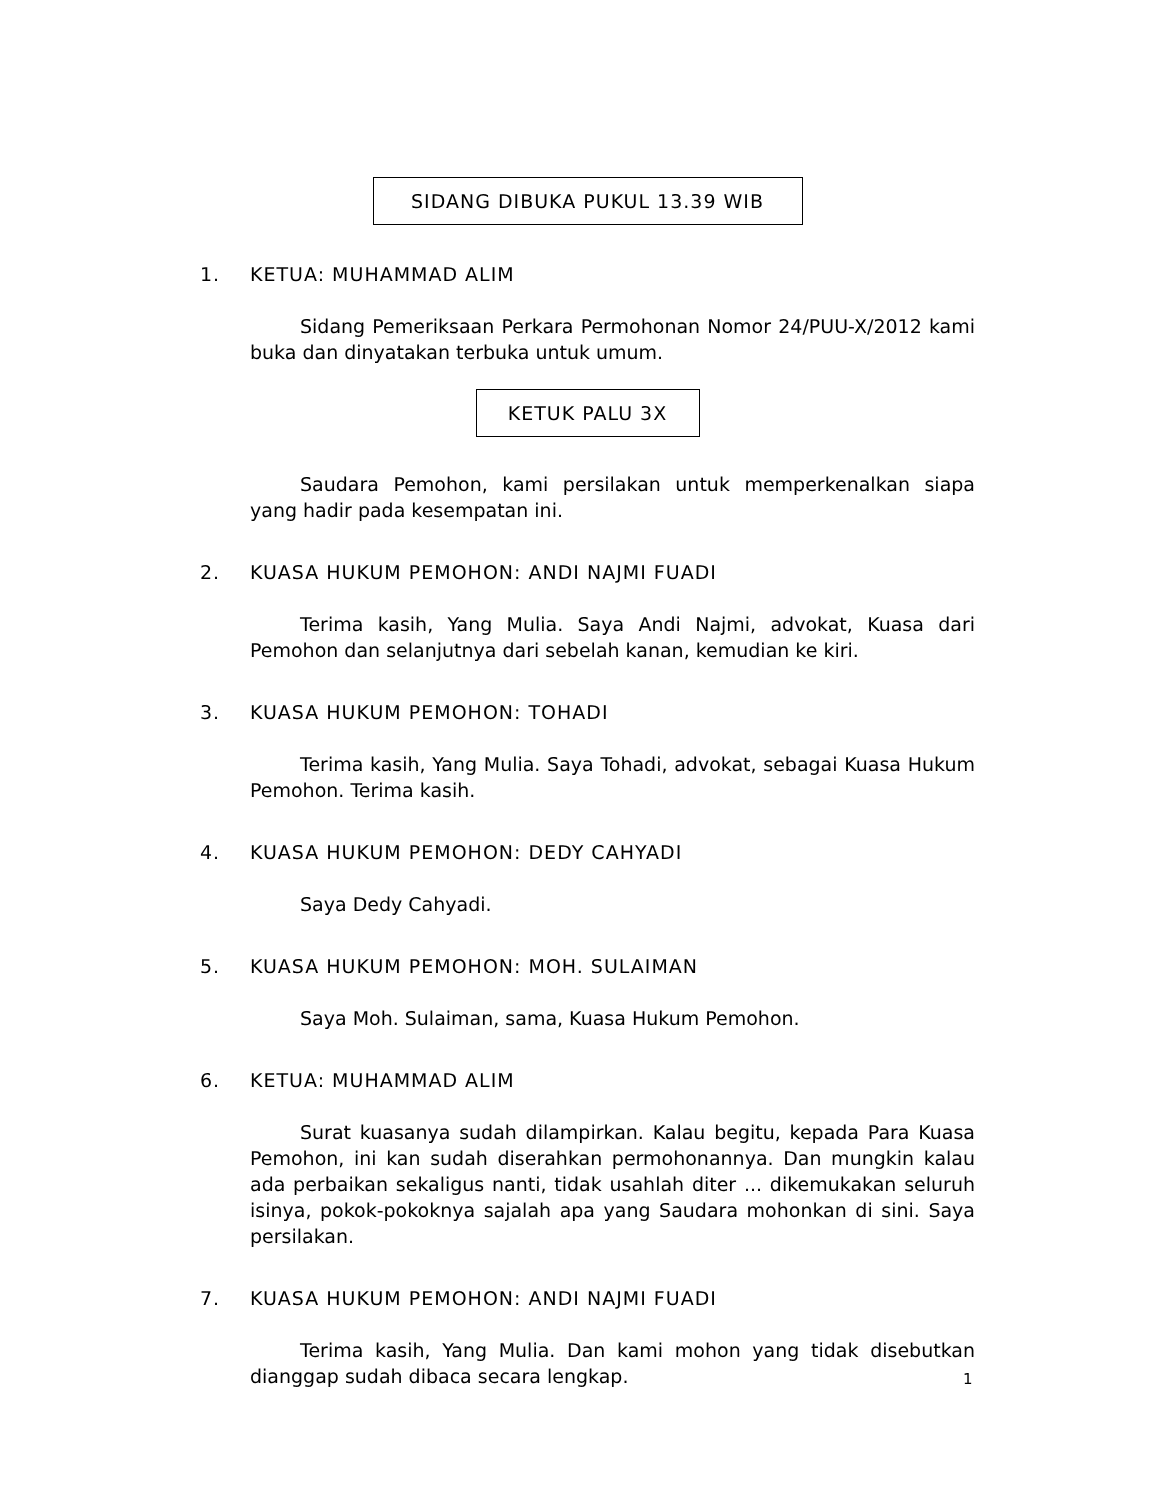SIDANG DIBUKA PUKUL 13.39 WIB
1. KETUA: MUHAMMAD ALIM
Sidang Pemeriksaan Perkara Permohonan Nomor 24/PUU-X/2012 kami buka dan dinyatakan terbuka untuk umum.
KETUK PALU 3X
Saudara Pemohon, kami persilakan untuk memperkenalkan siapa yang hadir pada kesempatan ini.
2. KUASA HUKUM PEMOHON: ANDI NAJMI FUADI
Terima kasih, Yang Mulia. Saya Andi Najmi, advokat, Kuasa dari Pemohon dan selanjutnya dari sebelah kanan, kemudian ke kiri.
3. KUASA HUKUM PEMOHON: TOHADI
Terima kasih, Yang Mulia. Saya Tohadi, advokat, sebagai Kuasa Hukum Pemohon. Terima kasih.
4. KUASA HUKUM PEMOHON: DEDY CAHYADI
Saya Dedy Cahyadi.
5. KUASA HUKUM PEMOHON: MOH. SULAIMAN
Saya Moh. Sulaiman, sama, Kuasa Hukum Pemohon.
6. KETUA: MUHAMMAD ALIM
Surat kuasanya sudah dilampirkan. Kalau begitu, kepada Para Kuasa Pemohon, ini kan sudah diserahkan permohonannya. Dan mungkin kalau ada perbaikan sekaligus nanti, tidak usahlah diter ... dikemukakan seluruh isinya, pokok-pokoknya sajalah apa yang Saudara mohonkan di sini. Saya persilakan.
7. KUASA HUKUM PEMOHON: ANDI NAJMI FUADI
Terima kasih, Yang Mulia. Dan kami mohon yang tidak disebutkan dianggap sudah dibaca secara lengkap.
1